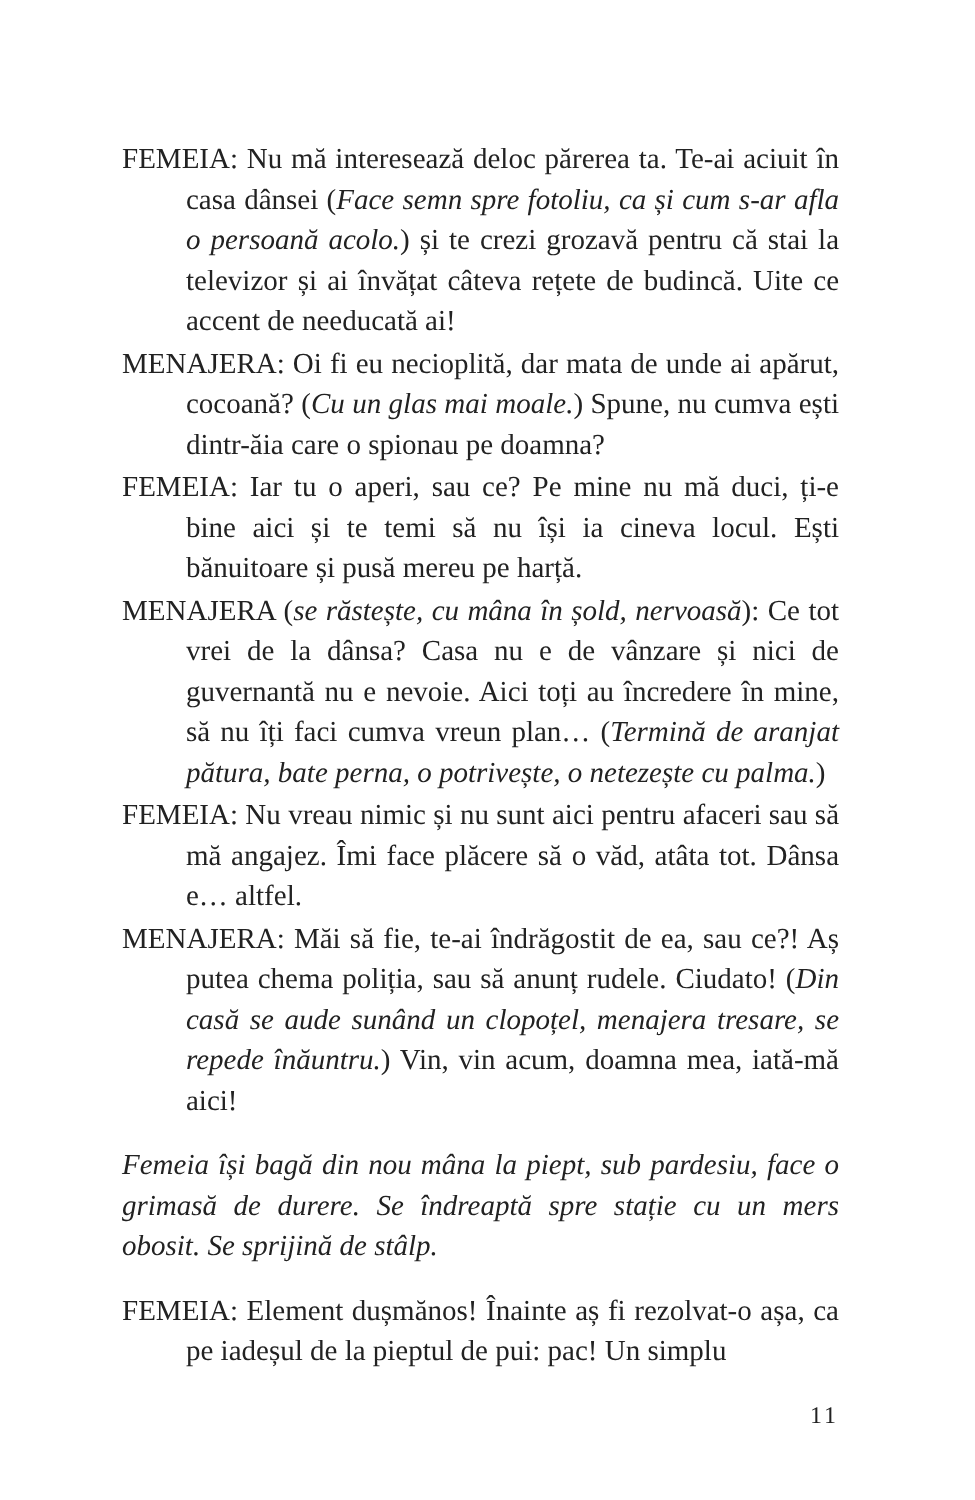FEMEIA: Nu mă interesează deloc părerea ta. Te-ai aciuit în casa dânsei (Face semn spre fotoliu, ca și cum s-ar afla o persoană acolo.) și te crezi grozavă pentru că stai la televizor și ai învățat câteva rețete de budincă. Uite ce accent de needucată ai!
MENAJERA: Oi fi eu necioplită, dar mata de unde ai apărut, cocoană? (Cu un glas mai moale.) Spune, nu cumva ești dintr-ăia care o spionau pe doamna?
FEMEIA: Iar tu o aperi, sau ce? Pe mine nu mă duci, ți-e bine aici și te temi să nu își ia cineva locul. Ești bănuitoare și pusă mereu pe harță.
MENAJERA (se răstește, cu mâna în șold, nervoasă): Ce tot vrei de la dânsa? Casa nu e de vânzare și nici de guvernantă nu e nevoie. Aici toți au încredere în mine, să nu îți faci cumva vreun plan… (Termină de aranjat pătura, bate perna, o potrivește, o netezește cu palma.)
FEMEIA: Nu vreau nimic și nu sunt aici pentru afaceri sau să mă angajez. Îmi face plăcere să o văd, atâta tot. Dânsa e… altfel.
MENAJERA: Măi să fie, te-ai îndrăgostit de ea, sau ce?! Aș putea chema poliția, sau să anunț rudele. Ciudato! (Din casă se aude sunând un clopoțel, menajera tresare, se repede înăuntru.) Vin, vin acum, doamna mea, iată-mă aici!
Femeia își bagă din nou mâna la piept, sub pardesiu, face o grimasă de durere. Se îndreaptă spre stație cu un mers obosit. Se sprijină de stâlp.
FEMEIA: Element dușmănos! Înainte aș fi rezolvat-o așa, ca pe iadeșul de la pieptul de pui: pac! Un simplu
11